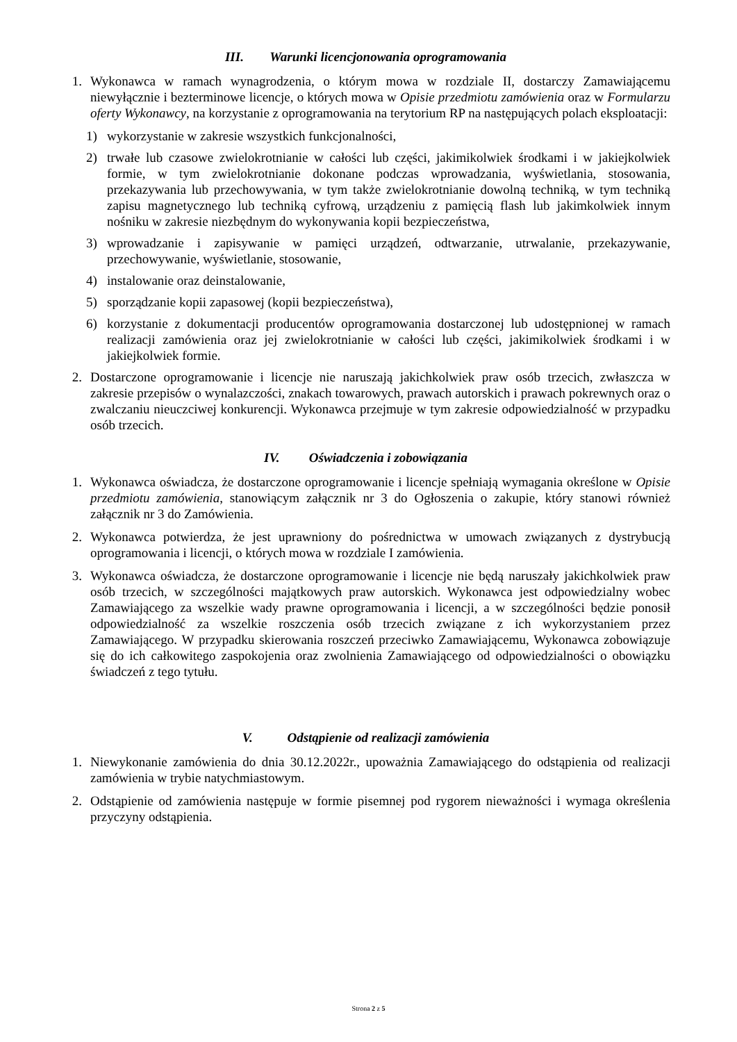III. Warunki licencjonowania oprogramowania
1. Wykonawca w ramach wynagrodzenia, o którym mowa w rozdziale II, dostarczy Zamawiającemu niewyłącznie i bezterminowe licencje, o których mowa w Opisie przedmiotu zamówienia oraz w Formularzu oferty Wykonawcy, na korzystanie z oprogramowania na terytorium RP na następujących polach eksploatacji:
1) wykorzystanie w zakresie wszystkich funkcjonalności,
2) trwałe lub czasowe zwielokrotnianie w całości lub części, jakimikolwiek środkami i w jakiejkolwiek formie, w tym zwielokrotnianie dokonane podczas wprowadzania, wyświetlania, stosowania, przekazywania lub przechowywania, w tym także zwielokrotnianie dowolną techniką, w tym techniką zapisu magnetycznego lub techniką cyfrową, urządzeniu z pamięcią flash lub jakimkolwiek innym nośniku w zakresie niezbędnym do wykonywania kopii bezpieczeństwa,
3) wprowadzanie i zapisywanie w pamięci urządzeń, odtwarzanie, utrwalanie, przekazywanie, przechowywanie, wyświetlanie, stosowanie,
4) instalowanie oraz deinstalowanie,
5) sporządzanie kopii zapasowej (kopii bezpieczeństwa),
6) korzystanie z dokumentacji producentów oprogramowania dostarczonej lub udostępnionej w ramach realizacji zamówienia oraz jej zwielokrotnianie w całości lub części, jakimikolwiek środkami i w jakiejkolwiek formie.
2. Dostarczone oprogramowanie i licencje nie naruszają jakichkolwiek praw osób trzecich, zwłaszcza w zakresie przepisów o wynalazczości, znakach towarowych, prawach autorskich i prawach pokrewnych oraz o zwalczaniu nieuczciwej konkurencji. Wykonawca przejmuje w tym zakresie odpowiedzialność w przypadku osób trzecich.
IV. Oświadczenia i zobowiązania
1. Wykonawca oświadcza, że dostarczone oprogramowanie i licencje spełniają wymagania określone w Opisie przedmiotu zamówienia, stanowiącym załącznik nr 3 do Ogłoszenia o zakupie, który stanowi również załącznik nr 3 do Zamówienia.
2. Wykonawca potwierdza, że jest uprawniony do pośrednictwa w umowach związanych z dystrybucją oprogramowania i licencji, o których mowa w rozdziale I zamówienia.
3. Wykonawca oświadcza, że dostarczone oprogramowanie i licencje nie będą naruszały jakichkolwiek praw osób trzecich, w szczególności majątkowych praw autorskich. Wykonawca jest odpowiedzialny wobec Zamawiającego za wszelkie wady prawne oprogramowania i licencji, a w szczególności będzie ponosił odpowiedzialność za wszelkie roszczenia osób trzecich związane z ich wykorzystaniem przez Zamawiającego. W przypadku skierowania roszczeń przeciwko Zamawiającemu, Wykonawca zobowiązuje się do ich całkowitego zaspokojenia oraz zwolnienia Zamawiającego od odpowiedzialności o obowiązku świadczeń z tego tytułu.
V. Odstąpienie od realizacji zamówienia
1. Niewykonanie zamówienia do dnia 30.12.2022r., upoważnia Zamawiającego do odstąpienia od realizacji zamówienia w trybie natychmiastowym.
2. Odstąpienie od zamówienia następuje w formie pisemnej pod rygorem nieważności i wymaga określenia przyczyny odstąpienia.
Strona 2 z 5